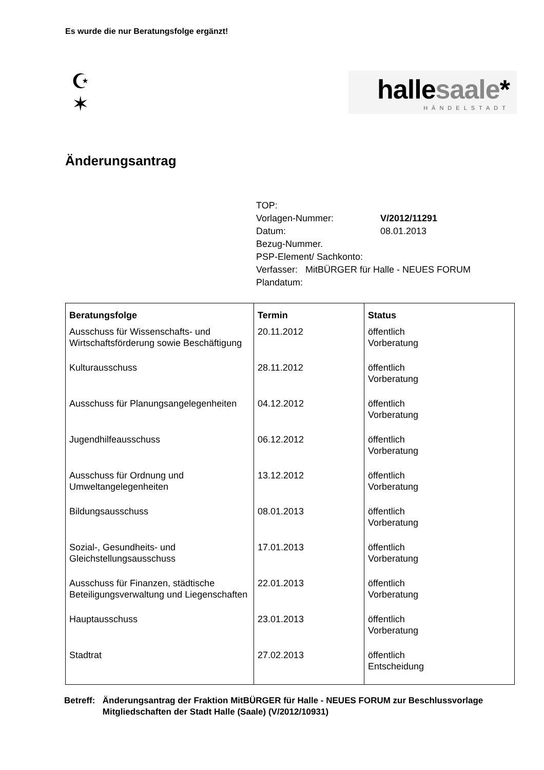Es wurde die nur Beratungsfolge ergänzt!
☪
✶
hallesaale*
HÄNDELSTADT
Änderungsantrag
| TOP: | |
| Vorlagen-Nummer: | V/2012/11291 |
| Datum: | 08.01.2013 |
| Bezug-Nummer. | |
| PSP-Element/ Sachkonto: | |
| Verfasser: MitBÜRGER für Halle - NEUES FORUM | |
| Plandatum: | |
| Beratungsfolge | Termin | Status |
| --- | --- | --- |
| Ausschuss für Wissenschafts- und Wirtschaftsförderung sowie Beschäftigung | 20.11.2012 | öffentlich Vorberatung |
| Kulturausschuss | 28.11.2012 | öffentlich Vorberatung |
| Ausschuss für Planungsangelegenheiten | 04.12.2012 | öffentlich Vorberatung |
| Jugendhilfeausschuss | 06.12.2012 | öffentlich Vorberatung |
| Ausschuss für Ordnung und Umweltangelegenheiten | 13.12.2012 | öffentlich Vorberatung |
| Bildungsausschuss | 08.01.2013 | öffentlich Vorberatung |
| Sozial-, Gesundheits- und Gleichstellungsausschuss | 17.01.2013 | öffentlich Vorberatung |
| Ausschuss für Finanzen, städtische Beteiligungsverwaltung und Liegenschaften | 22.01.2013 | öffentlich Vorberatung |
| Hauptausschuss | 23.01.2013 | öffentlich Vorberatung |
| Stadtrat | 27.02.2013 | öffentlich Entscheidung |
Betreff: Änderungsantrag der Fraktion MitBÜRGER für Halle - NEUES FORUM zur Beschlussvorlage Mitgliedschaften der Stadt Halle (Saale) (V/2012/10931)